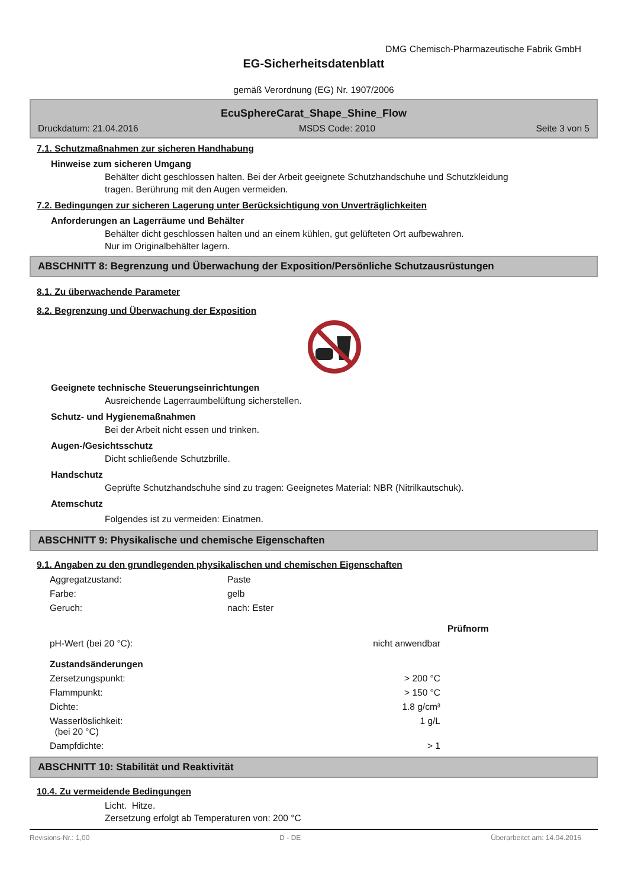DMG Chemisch-Pharmazeutische Fabrik GmbH
EG-Sicherheitsdatenblatt
gemäß Verordnung (EG) Nr. 1907/2006
EcuSphereCarat_Shape_Shine_Flow
Druckdatum: 21.04.2016 MSDS Code: 2010 Seite 3 von 5
7.1. Schutzmaßnahmen zur sicheren Handhabung
Hinweise zum sicheren Umgang
Behälter dicht geschlossen halten. Bei der Arbeit geeignete Schutzhandschuhe und Schutzkleidung
tragen. Berührung mit den Augen vermeiden.
7.2. Bedingungen zur sicheren Lagerung unter Berücksichtigung von Unverträglichkeiten
Anforderungen an Lagerräume und Behälter
Behälter dicht geschlossen halten und an einem kühlen, gut gelüfteten Ort aufbewahren.
Nur im Originalbehälter lagern.
ABSCHNITT 8: Begrenzung und Überwachung der Exposition/Persönliche Schutzausrüstungen
8.1. Zu überwachende Parameter
8.2. Begrenzung und Überwachung der Exposition
Geeignete technische Steuerungseinrichtungen
Ausreichende Lagerraumbelüftung sicherstellen.
Schutz- und Hygienemaßnahmen
Bei der Arbeit nicht essen und trinken.
Augen-/Gesichtsschutz
Dicht schließende Schutzbrille.
Handschutz
Geprüfte Schutzhandschuhe sind zu tragen: Geeignetes Material: NBR (Nitrilkautschuk).
Atemschutz
Folgendes ist zu vermeiden: Einatmen.
ABSCHNITT 9: Physikalische und chemische Eigenschaften
9.1. Angaben zu den grundlegenden physikalischen und chemischen Eigenschaften
| Aggregatzustand: | Paste | |
| Farbe: | gelb | |
| Geruch: | nach: Ester | |
| | | Prüfnorm |
| pH-Wert (bei 20 °C): | nicht anwendbar | |
| Zustandsänderungen | | |
| Zersetzungspunkt: | > 200 °C | |
| Flammpunkt: | > 150 °C | |
| Dichte: | 1.8 g/cm³ | |
| Wasserlöslichkeit: (bei 20 °C) | 1 g/L | |
| Dampfdichte: | > 1 | |
ABSCHNITT 10: Stabilität und Reaktivität
10.4. Zu vermeidende Bedingungen
Licht. Hitze.
Zersetzung erfolgt ab Temperaturen von: 200 °C
Revisions-Nr.: 1,00 D - DE Überarbeitet am: 14.04.2016